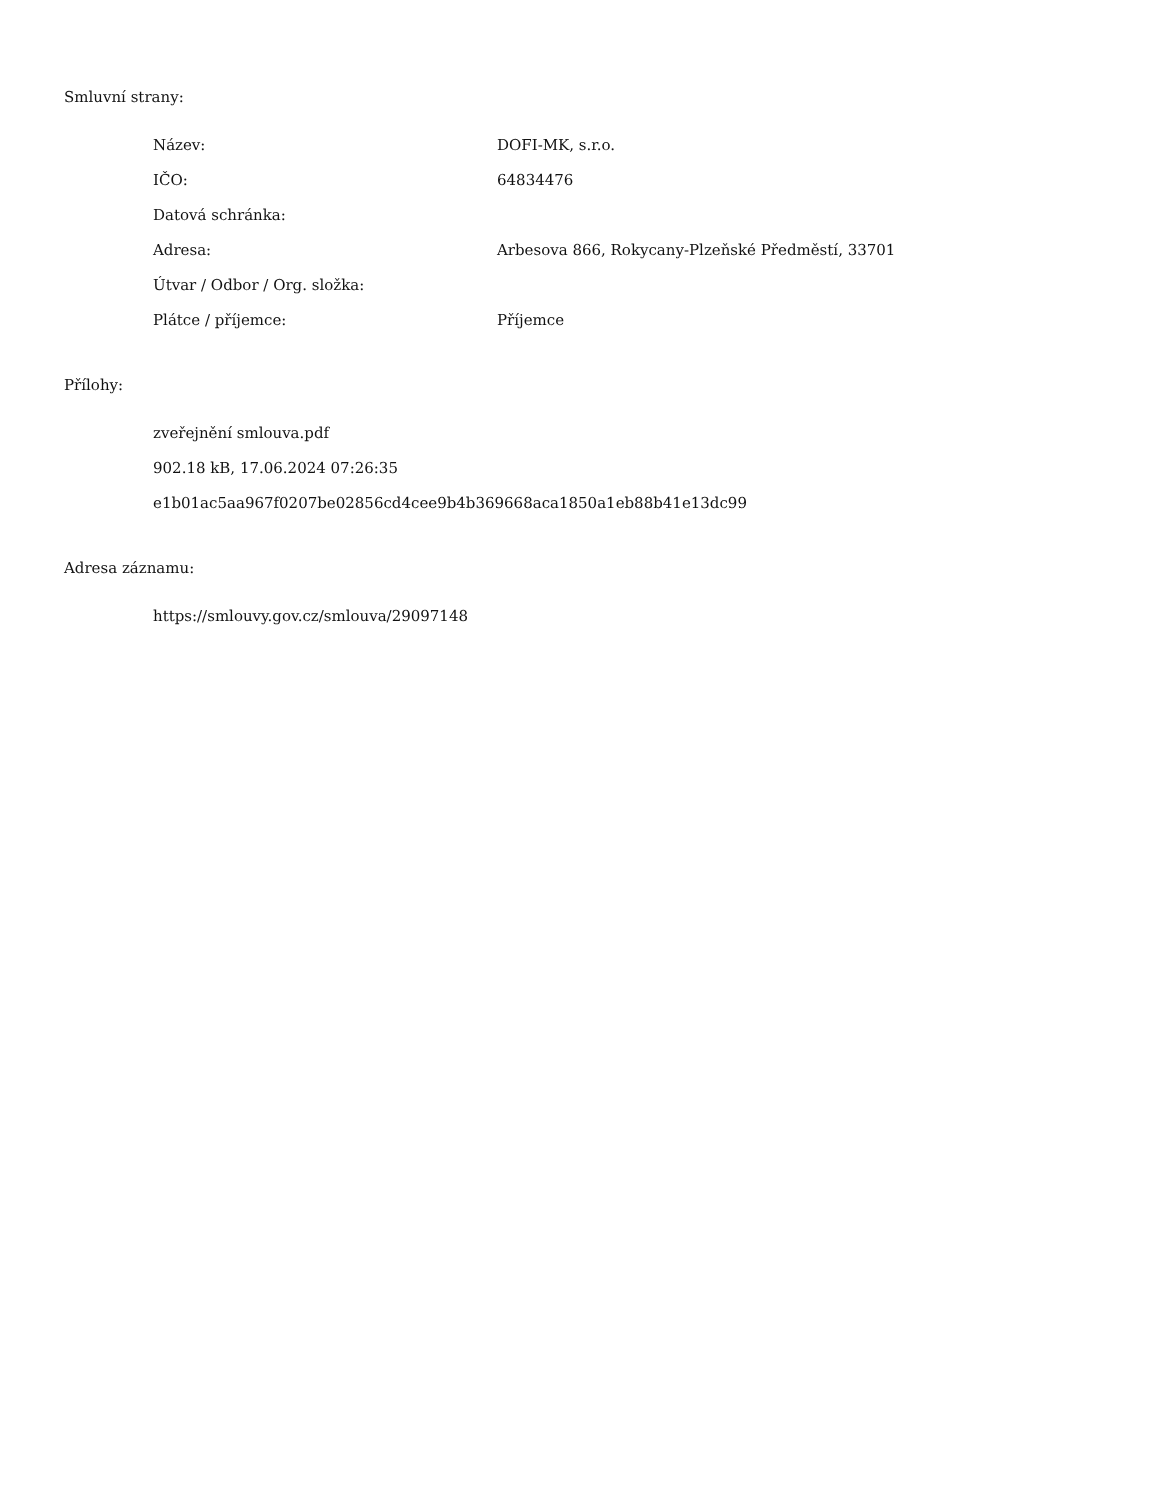Smluvní strany:
| Název: | DOFI-MK, s.r.o. |
| IČO: | 64834476 |
| Datová schránka: | |
| Adresa: | Arbesova 866, Rokycany-Plzeňské Předměstí, 33701 |
| Útvar / Odbor / Org. složka: | |
| Plátce / příjemce: | Příjemce |
Přílohy:
zveřejnění smlouva.pdf
902.18 kB, 17.06.2024 07:26:35
e1b01ac5aa967f0207be02856cd4cee9b4b369668aca1850a1eb88b41e13dc99
Adresa záznamu:
https://smlouvy.gov.cz/smlouva/29097148